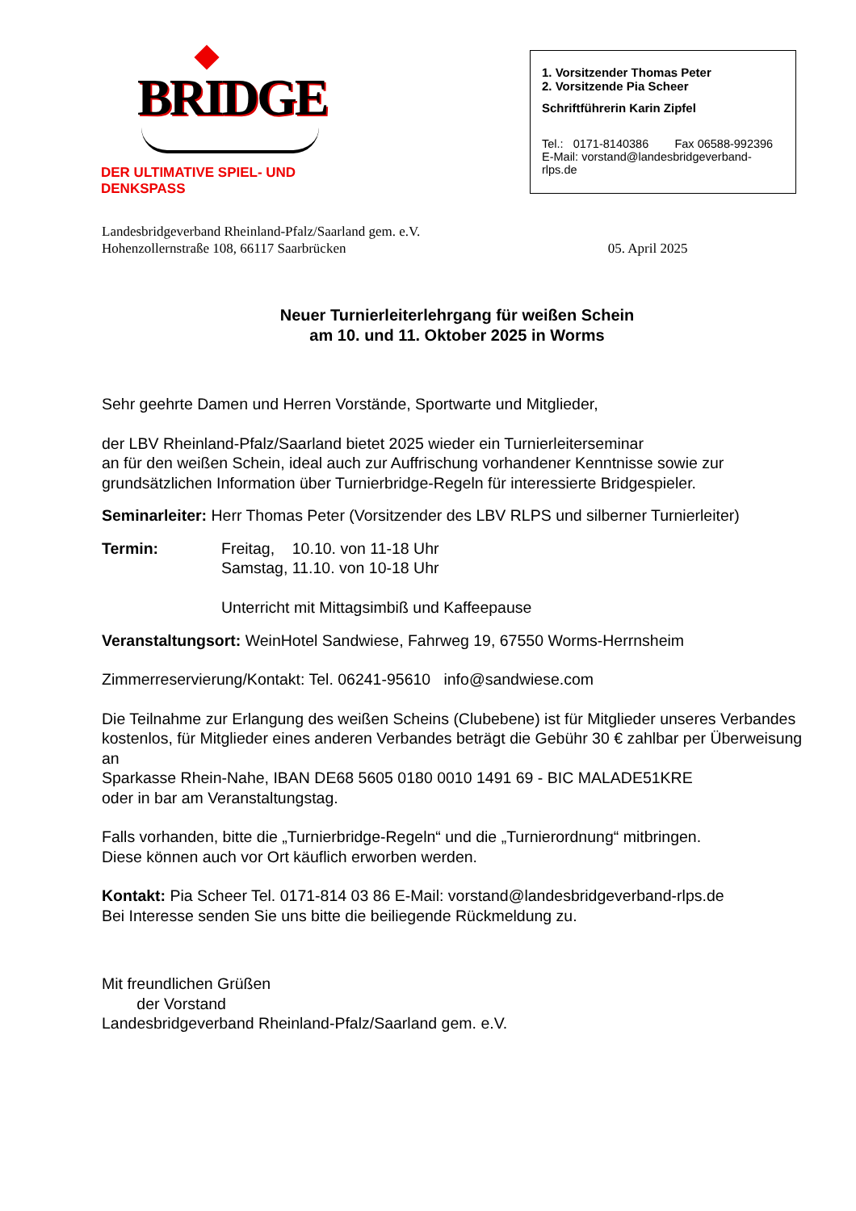BRIDGE
DER ULTIMATIVE SPIEL- UND DENKSPASS
1. Vorsitzender Thomas Peter
2. Vorsitzende Pia Scheer
Schriftführerin Karin Zipfel
Tel.: 0171-8140386 Fax 06588-992396
E-Mail: vorstand@landesbridgeverband-rlps.de
Landesbridgeverband Rheinland-Pfalz/Saarland gem. e.V.
Hohenzollernstraße 108, 66117 Saarbrücken 05. April 2025
Neuer Turnierleiterlehrgang für weißen Schein
am 10. und 11. Oktober 2025 in Worms
Sehr geehrte Damen und Herren Vorstände, Sportwarte und Mitglieder,
der LBV Rheinland-Pfalz/Saarland bietet 2025 wieder ein Turnierleiterseminar
an für den weißen Schein, ideal auch zur Auffrischung vorhandener Kenntnisse sowie zur grundsätzlichen Information über Turnierbridge-Regeln für interessierte Bridgespieler.
Seminarleiter: Herr Thomas Peter (Vorsitzender des LBV RLPS und silberner Turnierleiter)
Termin: Freitag, 10.10. von 11-18 Uhr
Samstag, 11.10. von 10-18 Uhr
Unterricht mit Mittagsimbiß und Kaffeepause
Veranstaltungsort: WeinHotel Sandwiese, Fahrweg 19, 67550 Worms-Herrnsheim
Zimmerreservierung/Kontakt: Tel. 06241-95610 info@sandwiese.com
Die Teilnahme zur Erlangung des weißen Scheins (Clubebene) ist für Mitglieder unseres Verbandes kostenlos, für Mitglieder eines anderen Verbandes beträgt die Gebühr 30 € zahlbar per Überweisung an
Sparkasse Rhein-Nahe, IBAN DE68 5605 0180 0010 1491 69 - BIC MALADE51KRE
oder in bar am Veranstaltungstag.
Falls vorhanden, bitte die „Turnierbridge-Regeln“ und die „Turnierordnung“ mitbringen.
Diese können auch vor Ort käuflich erworben werden.
Kontakt: Pia Scheer Tel. 0171-814 03 86 E-Mail: vorstand@landesbridgeverband-rlps.de
Bei Interesse senden Sie uns bitte die beiliegende Rückmeldung zu.
Mit freundlichen Grüßen
der Vorstand
Landesbridgeverband Rheinland-Pfalz/Saarland gem. e.V.